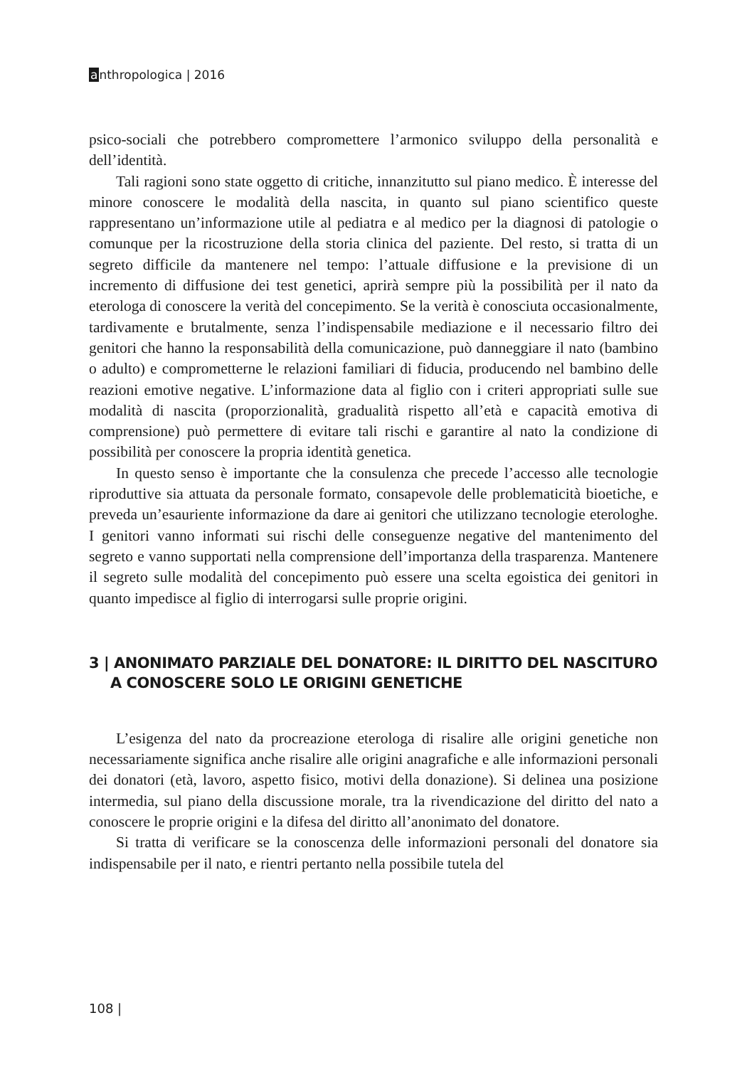anthropologica | 2016
psico-sociali che potrebbero compromettere l’armonico sviluppo della personalità e dell’identità.
Tali ragioni sono state oggetto di critiche, innanzitutto sul piano medico. È interesse del minore conoscere le modalità della nascita, in quanto sul piano scientifico queste rappresentano un’informazione utile al pediatra e al medico per la diagnosi di patologie o comunque per la ricostruzione della storia clinica del paziente. Del resto, si tratta di un segreto difficile da mantenere nel tempo: l’attuale diffusione e la previsione di un incremento di diffusione dei test genetici, aprirà sempre più la possibilità per il nato da eterologa di conoscere la verità del concepimento. Se la verità è conosciuta occasionalmente, tardivamente e brutalmente, senza l’indispensabile mediazione e il necessario filtro dei genitori che hanno la responsabilità della comunicazione, può danneggiare il nato (bambino o adulto) e comprometterne le relazioni familiari di fiducia, producendo nel bambino delle reazioni emotive negative. L’informazione data al figlio con i criteri appropriati sulle sue modalità di nascita (proporzionalità, gradualità rispetto all’età e capacità emotiva di comprensione) può permettere di evitare tali rischi e garantire al nato la condizione di possibilità per conoscere la propria identità genetica.
In questo senso è importante che la consulenza che precede l’accesso alle tecnologie riproduttive sia attuata da personale formato, consapevole delle problematicità bioetiche, e preveda un’esauriente informazione da dare ai genitori che utilizzano tecnologie eterologhe. I genitori vanno informati sui rischi delle conseguenze negative del mantenimento del segreto e vanno supportati nella comprensione dell’importanza della trasparenza. Mantenere il segreto sulle modalità del concepimento può essere una scelta egoistica dei genitori in quanto impedisce al figlio di interrogarsi sulle proprie origini.
3 | ANONIMATO PARZIALE DEL DONATORE: IL DIRITTO DEL NASCITURO
A CONOSCERE SOLO LE ORIGINI GENETICHE
L’esigenza del nato da procreazione eterologa di risalire alle origini genetiche non necessariamente significa anche risalire alle origini anagrafiche e alle informazioni personali dei donatori (età, lavoro, aspetto fisico, motivi della donazione). Si delinea una posizione intermedia, sul piano della discussione morale, tra la rivendicazione del diritto del nato a conoscere le proprie origini e la difesa del diritto all’anonimato del donatore.
Si tratta di verificare se la conoscenza delle informazioni personali del donatore sia indispensabile per il nato, e rientri pertanto nella possibile tutela del
108 |